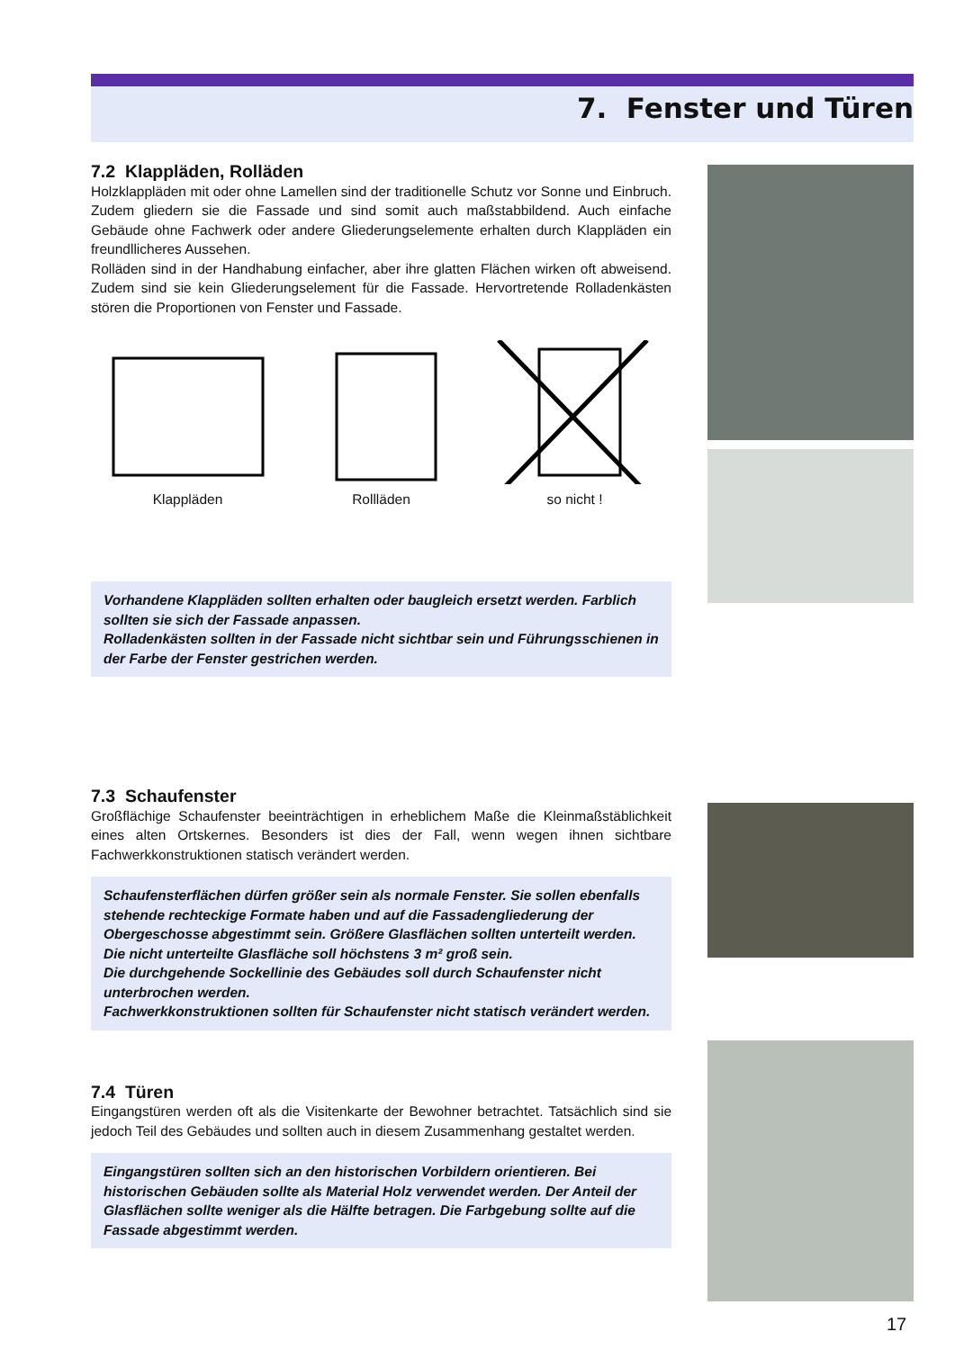7. Fenster und Türen
7.2 Klappläden, Rolläden
Holzklappläden mit oder ohne Lamellen sind der traditionelle Schutz vor Sonne und Einbruch. Zudem gliedern sie die Fassade und sind somit auch maßstabbildend. Auch einfache Gebäude ohne Fachwerk oder andere Gliederungselemente erhalten durch Klappläden ein freundllicheres Aussehen.
Rolläden sind in der Handhabung einfacher, aber ihre glatten Flächen wirken oft abweisend. Zudem sind sie kein Gliederungselement für die Fassade. Hervortretende Rolladenkästen stören die Proportionen von Fenster und Fassade.
Klappläden Rollläden so nicht !
Vorhandene Klappläden sollten erhalten oder baugleich ersetzt werden. Farblich sollten sie sich der Fassade anpassen.
Rolladenkästen sollten in der Fassade nicht sichtbar sein und Führungsschienen in der Farbe der Fenster gestrichen werden.
7.3 Schaufenster
Großflächige Schaufenster beeinträchtigen in erheblichem Maße die Kleinmaßstäblichkeit eines alten Ortskernes. Besonders ist dies der Fall, wenn wegen ihnen sichtbare Fachwerkkonstruktionen statisch verändert werden.
Schaufensterflächen dürfen größer sein als normale Fenster. Sie sollen ebenfalls stehende rechteckige Formate haben und auf die Fassadengliederung der Obergeschosse abgestimmt sein. Größere Glasflächen sollten unterteilt werden. Die nicht unterteilte Glasfläche soll höchstens 3 m² groß sein.
Die durchgehende Sockellinie des Gebäudes soll durch Schaufenster nicht unterbrochen werden.
Fachwerkkonstruktionen sollten für Schaufenster nicht statisch verändert werden.
7.4 Türen
Eingangstüren werden oft als die Visitenkarte der Bewohner betrachtet. Tatsächlich sind sie jedoch Teil des Gebäudes und sollten auch in diesem Zusammenhang gestaltet werden.
Eingangstüren sollten sich an den historischen Vorbildern orientieren. Bei historischen Gebäuden sollte als Material Holz verwendet werden. Der Anteil der Glasflächen sollte weniger als die Hälfte betragen. Die Farbgebung sollte auf die Fassade abgestimmt werden.
17